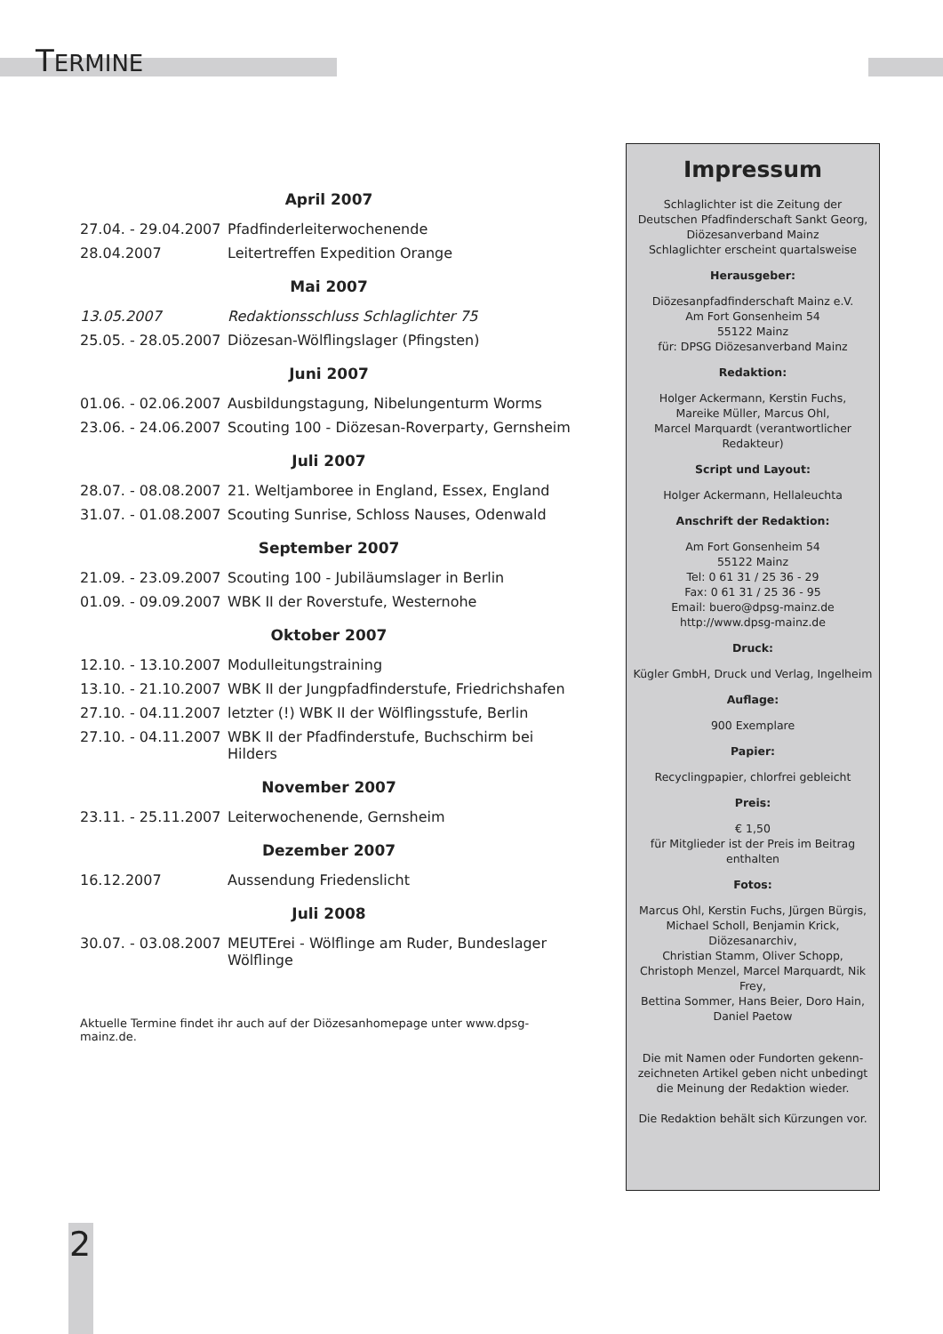TERMINE
April 2007
| 27.04. - 29.04.2007 | Pfadfinderleiterwochenende |
| 28.04.2007 | Leitertreffen Expedition Orange |
Mai 2007
| 13.05.2007 | Redaktionsschluss Schlaglichter 75 |
| 25.05. - 28.05.2007 | Diözesan-Wölflingslager (Pfingsten) |
Juni 2007
| 01.06. - 02.06.2007 | Ausbildungstagung, Nibelungenturm Worms |
| 23.06. - 24.06.2007 | Scouting 100 - Diözesan-Roverparty, Gernsheim |
Juli 2007
| 28.07. - 08.08.2007 | 21. Weltjamboree in England, Essex, England |
| 31.07. - 01.08.2007 | Scouting Sunrise, Schloss Nauses, Odenwald |
September 2007
| 21.09. - 23.09.2007 | Scouting 100 - Jubiläumslager in Berlin |
| 01.09. - 09.09.2007 | WBK II der Roverstufe, Westernohe |
Oktober 2007
| 12.10. - 13.10.2007 | Modulleitungstraining |
| 13.10. - 21.10.2007 | WBK II der Jungpfadfinderstufe, Friedrichshafen |
| 27.10. - 04.11.2007 | letzter (!) WBK II der Wölflingsstufe, Berlin |
| 27.10. - 04.11.2007 | WBK II der Pfadfinderstufe, Buchschirm bei Hilders |
November 2007
| 23.11. - 25.11.2007 | Leiterwochenende, Gernsheim |
Dezember 2007
| 16.12.2007 | Aussendung Friedenslicht |
Juli 2008
| 30.07. - 03.08.2007 | MEUTErei - Wölflinge am Ruder, Bundeslager Wölflinge |
Aktuelle Termine findet ihr auch auf der Diözesanhomepage unter www.dpsg-mainz.de.
Impressum
Schlaglichter ist die Zeitung der
Deutschen Pfadfinderschaft Sankt Georg,
Diözesanverband Mainz
Schlaglichter erscheint quartalsweise
Herausgeber:
Diözesanpfadfinderschaft Mainz e.V.
Am Fort Gonsenheim 54
55122 Mainz
für: DPSG Diözesanverband Mainz
Redaktion:
Holger Ackermann, Kerstin Fuchs,
Mareike Müller, Marcus Ohl,
Marcel Marquardt (verantwortlicher Redakteur)
Script und Layout:
Holger Ackermann, Hellaleuchta
Anschrift der Redaktion:
Am Fort Gonsenheim 54
55122 Mainz
Tel: 0 61 31 / 25 36 - 29
Fax: 0 61 31 / 25 36 - 95
Email: buero@dpsg-mainz.de
http://www.dpsg-mainz.de
Druck:
Kügler GmbH, Druck und Verlag, Ingelheim
Auflage:
900 Exemplare
Papier:
Recyclingpapier, chlorfrei gebleicht
Preis:
€ 1,50
für Mitglieder ist der Preis im Beitrag enthalten
Fotos:
Marcus Ohl, Kerstin Fuchs, Jürgen Bürgis,
Michael Scholl, Benjamin Krick, Diözesanarchiv,
Christian Stamm, Oliver Schopp,
Christoph Menzel, Marcel Marquardt, Nik Frey,
Bettina Sommer, Hans Beier, Doro Hain,
Daniel Paetow
Die mit Namen oder Fundorten gekenn-
zeichneten Artikel geben nicht unbedingt
die Meinung der Redaktion wieder.
Die Redaktion behält sich Kürzungen vor.
2